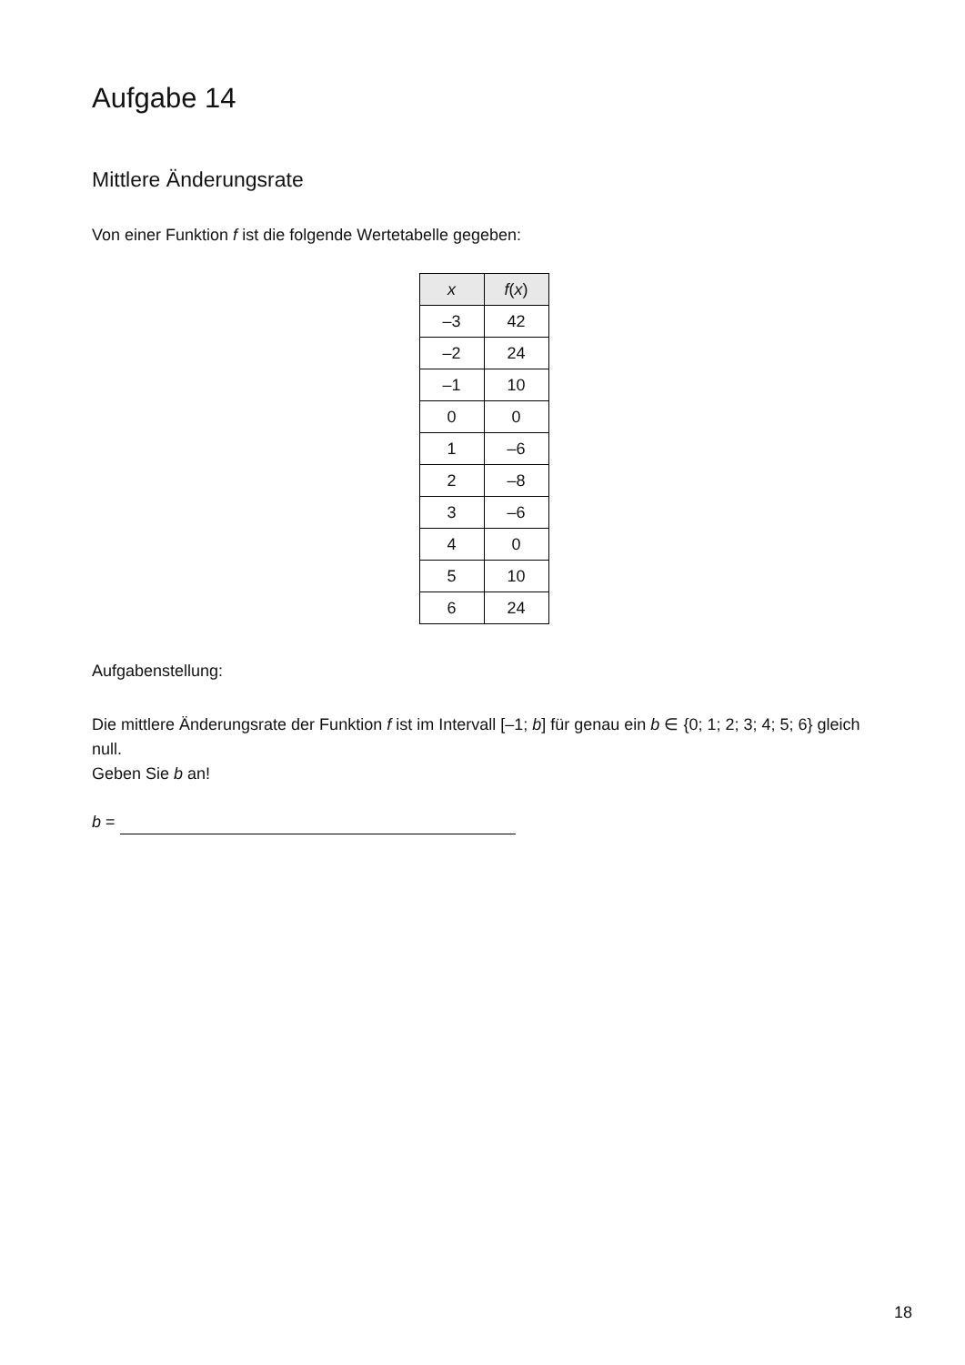Aufgabe 14
Mittlere Änderungsrate
Von einer Funktion f ist die folgende Wertetabelle gegeben:
| x | f ( x ) |
| --- | --- |
| –3 | 42 |
| –2 | 24 |
| –1 | 10 |
| 0 | 0 |
| 1 | –6 |
| 2 | –8 |
| 3 | –6 |
| 4 | 0 |
| 5 | 10 |
| 6 | 24 |
Aufgabenstellung:
Die mittlere Änderungsrate der Funktion f ist im Intervall [–1; b] für genau ein b ∈ {0; 1; 2; 3; 4; 5; 6} gleich null.
Geben Sie b an!
b =
18